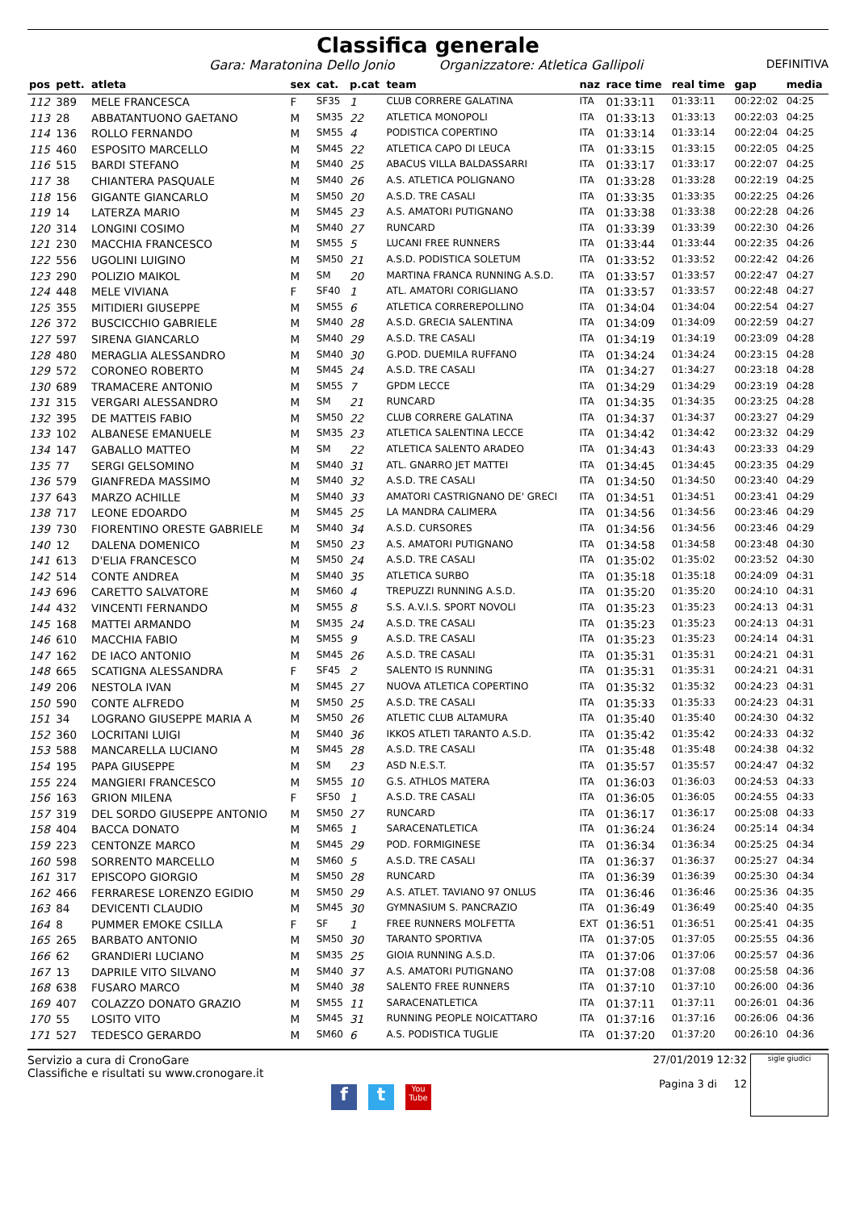Classifica generale
Gara: Maratonina Dello Jonio Organizzatore: Atletica Gallipoli DEFINITIVA
| pos | pett. | atleta | sex | cat. | p.cat | team | naz | race time | real time | gap | media |
| --- | --- | --- | --- | --- | --- | --- | --- | --- | --- | --- | --- |
| 112 | 389 | MELE FRANCESCA | F | SF35 | 1 | CLUB CORRERE GALATINA | ITA | 01:33:11 | 01:33:11 | 00:22:02 | 04:25 |
| 113 | 28 | ABBATANTUONO GAETANO | M | SM35 | 22 | ATLETICA MONOPOLI | ITA | 01:33:13 | 01:33:13 | 00:22:03 | 04:25 |
| 114 | 136 | ROLLO FERNANDO | M | SM55 | 4 | PODISTICA COPERTINO | ITA | 01:33:14 | 01:33:14 | 00:22:04 | 04:25 |
| 115 | 460 | ESPOSITO MARCELLO | M | SM45 | 22 | ATLETICA CAPO DI LEUCA | ITA | 01:33:15 | 01:33:15 | 00:22:05 | 04:25 |
| 116 | 515 | BARDI STEFANO | M | SM40 | 25 | ABACUS VILLA BALDASSARRI | ITA | 01:33:17 | 01:33:17 | 00:22:07 | 04:25 |
| 117 | 38 | CHIANTERA PASQUALE | M | SM40 | 26 | A.S. ATLETICA POLIGNANO | ITA | 01:33:28 | 01:33:28 | 00:22:19 | 04:25 |
| 118 | 156 | GIGANTE GIANCARLO | M | SM50 | 20 | A.S.D. TRE CASALI | ITA | 01:33:35 | 01:33:35 | 00:22:25 | 04:26 |
| 119 | 14 | LATERZA MARIO | M | SM45 | 23 | A.S. AMATORI PUTIGNANO | ITA | 01:33:38 | 01:33:38 | 00:22:28 | 04:26 |
| 120 | 314 | LONGINI COSIMO | M | SM40 | 27 | RUNCARD | ITA | 01:33:39 | 01:33:39 | 00:22:30 | 04:26 |
| 121 | 230 | MACCHIA FRANCESCO | M | SM55 | 5 | LUCANI FREE RUNNERS | ITA | 01:33:44 | 01:33:44 | 00:22:35 | 04:26 |
| 122 | 556 | UGOLINI LUIGINO | M | SM50 | 21 | A.S.D. PODISTICA SOLETUM | ITA | 01:33:52 | 01:33:52 | 00:22:42 | 04:26 |
| 123 | 290 | POLIZIO MAIKOL | M | SM | 20 | MARTINA FRANCA RUNNING A.S.D. | ITA | 01:33:57 | 01:33:57 | 00:22:47 | 04:27 |
| 124 | 448 | MELE VIVIANA | F | SF40 | 1 | ATL. AMATORI CORIGLIANO | ITA | 01:33:57 | 01:33:57 | 00:22:48 | 04:27 |
| 125 | 355 | MITIDIERI GIUSEPPE | M | SM55 | 6 | ATLETICA CORREREPOLLINO | ITA | 01:34:04 | 01:34:04 | 00:22:54 | 04:27 |
| 126 | 372 | BUSCICCHIO GABRIELE | M | SM40 | 28 | A.S.D. GRECIA SALENTINA | ITA | 01:34:09 | 01:34:09 | 00:22:59 | 04:27 |
| 127 | 597 | SIRENA GIANCARLO | M | SM40 | 29 | A.S.D. TRE CASALI | ITA | 01:34:19 | 01:34:19 | 00:23:09 | 04:28 |
| 128 | 480 | MERAGLIA ALESSANDRO | M | SM40 | 30 | G.POD. DUEMILA RUFFANO | ITA | 01:34:24 | 01:34:24 | 00:23:15 | 04:28 |
| 129 | 572 | CORONEO ROBERTO | M | SM45 | 24 | A.S.D. TRE CASALI | ITA | 01:34:27 | 01:34:27 | 00:23:18 | 04:28 |
| 130 | 689 | TRAMACERE ANTONIO | M | SM55 | 7 | GPDM LECCE | ITA | 01:34:29 | 01:34:29 | 00:23:19 | 04:28 |
| 131 | 315 | VERGARI ALESSANDRO | M | SM | 21 | RUNCARD | ITA | 01:34:35 | 01:34:35 | 00:23:25 | 04:28 |
| 132 | 395 | DE MATTEIS FABIO | M | SM50 | 22 | CLUB CORRERE GALATINA | ITA | 01:34:37 | 01:34:37 | 00:23:27 | 04:29 |
| 133 | 102 | ALBANESE EMANUELE | M | SM35 | 23 | ATLETICA SALENTINA LECCE | ITA | 01:34:42 | 01:34:42 | 00:23:32 | 04:29 |
| 134 | 147 | GABALLO MATTEO | M | SM | 22 | ATLETICA SALENTO ARADEO | ITA | 01:34:43 | 01:34:43 | 00:23:33 | 04:29 |
| 135 | 77 | SERGI GELSOMINO | M | SM40 | 31 | ATL. GNARRO JET MATTEI | ITA | 01:34:45 | 01:34:45 | 00:23:35 | 04:29 |
| 136 | 579 | GIANFREDA MASSIMO | M | SM40 | 32 | A.S.D. TRE CASALI | ITA | 01:34:50 | 01:34:50 | 00:23:40 | 04:29 |
| 137 | 643 | MARZO ACHILLE | M | SM40 | 33 | AMATORI CASTRIGNANO DE' GRECI | ITA | 01:34:51 | 01:34:51 | 00:23:41 | 04:29 |
| 138 | 717 | LEONE EDOARDO | M | SM45 | 25 | LA MANDRA CALIMERA | ITA | 01:34:56 | 01:34:56 | 00:23:46 | 04:29 |
| 139 | 730 | FIORENTINO ORESTE GABRIELE | M | SM40 | 34 | A.S.D. CURSORES | ITA | 01:34:56 | 01:34:56 | 00:23:46 | 04:29 |
| 140 | 12 | DALENA DOMENICO | M | SM50 | 23 | A.S. AMATORI PUTIGNANO | ITA | 01:34:58 | 01:34:58 | 00:23:48 | 04:30 |
| 141 | 613 | D'ELIA FRANCESCO | M | SM50 | 24 | A.S.D. TRE CASALI | ITA | 01:35:02 | 01:35:02 | 00:23:52 | 04:30 |
| 142 | 514 | CONTE ANDREA | M | SM40 | 35 | ATLETICA SURBO | ITA | 01:35:18 | 01:35:18 | 00:24:09 | 04:31 |
| 143 | 696 | CARETTO SALVATORE | M | SM60 | 4 | TREPUZZI RUNNING A.S.D. | ITA | 01:35:20 | 01:35:20 | 00:24:10 | 04:31 |
| 144 | 432 | VINCENTI FERNANDO | M | SM55 | 8 | S.S. A.V.I.S. SPORT NOVOLI | ITA | 01:35:23 | 01:35:23 | 00:24:13 | 04:31 |
| 145 | 168 | MATTEI ARMANDO | M | SM35 | 24 | A.S.D. TRE CASALI | ITA | 01:35:23 | 01:35:23 | 00:24:13 | 04:31 |
| 146 | 610 | MACCHIA FABIO | M | SM55 | 9 | A.S.D. TRE CASALI | ITA | 01:35:23 | 01:35:23 | 00:24:14 | 04:31 |
| 147 | 162 | DE IACO ANTONIO | M | SM45 | 26 | A.S.D. TRE CASALI | ITA | 01:35:31 | 01:35:31 | 00:24:21 | 04:31 |
| 148 | 665 | SCATIGNA ALESSANDRA | F | SF45 | 2 | SALENTO IS RUNNING | ITA | 01:35:31 | 01:35:31 | 00:24:21 | 04:31 |
| 149 | 206 | NESTOLA IVAN | M | SM45 | 27 | NUOVA ATLETICA COPERTINO | ITA | 01:35:32 | 01:35:32 | 00:24:23 | 04:31 |
| 150 | 590 | CONTE ALFREDO | M | SM50 | 25 | A.S.D. TRE CASALI | ITA | 01:35:33 | 01:35:33 | 00:24:23 | 04:31 |
| 151 | 34 | LOGRANO GIUSEPPE MARIA A | M | SM50 | 26 | ATLETIC CLUB ALTAMURA | ITA | 01:35:40 | 01:35:40 | 00:24:30 | 04:32 |
| 152 | 360 | LOCRITANI LUIGI | M | SM40 | 36 | IKKOS ATLETI TARANTO A.S.D. | ITA | 01:35:42 | 01:35:42 | 00:24:33 | 04:32 |
| 153 | 588 | MANCARELLA LUCIANO | M | SM45 | 28 | A.S.D. TRE CASALI | ITA | 01:35:48 | 01:35:48 | 00:24:38 | 04:32 |
| 154 | 195 | PAPA GIUSEPPE | M | SM | 23 | ASD N.E.S.T. | ITA | 01:35:57 | 01:35:57 | 00:24:47 | 04:32 |
| 155 | 224 | MANGIERI FRANCESCO | M | SM55 | 10 | G.S. ATHLOS MATERA | ITA | 01:36:03 | 01:36:03 | 00:24:53 | 04:33 |
| 156 | 163 | GRION MILENA | F | SF50 | 1 | A.S.D. TRE CASALI | ITA | 01:36:05 | 01:36:05 | 00:24:55 | 04:33 |
| 157 | 319 | DEL SORDO GIUSEPPE ANTONIO | M | SM50 | 27 | RUNCARD | ITA | 01:36:17 | 01:36:17 | 00:25:08 | 04:33 |
| 158 | 404 | BACCA DONATO | M | SM65 | 1 | SARACENATLETICA | ITA | 01:36:24 | 01:36:24 | 00:25:14 | 04:34 |
| 159 | 223 | CENTONZE MARCO | M | SM45 | 29 | POD. FORMIGINESE | ITA | 01:36:34 | 01:36:34 | 00:25:25 | 04:34 |
| 160 | 598 | SORRENTO MARCELLO | M | SM60 | 5 | A.S.D. TRE CASALI | ITA | 01:36:37 | 01:36:37 | 00:25:27 | 04:34 |
| 161 | 317 | EPISCOPO GIORGIO | M | SM50 | 28 | RUNCARD | ITA | 01:36:39 | 01:36:39 | 00:25:30 | 04:34 |
| 162 | 466 | FERRARESE LORENZO EGIDIO | M | SM50 | 29 | A.S. ATLET. TAVIANO 97 ONLUS | ITA | 01:36:46 | 01:36:46 | 00:25:36 | 04:35 |
| 163 | 84 | DEVICENTI CLAUDIO | M | SM45 | 30 | GYMNASIUM S. PANCRAZIO | ITA | 01:36:49 | 01:36:49 | 00:25:40 | 04:35 |
| 164 | 8 | PUMMER EMOKE CSILLA | F | SF | 1 | FREE RUNNERS MOLFETTA | EXT | 01:36:51 | 01:36:51 | 00:25:41 | 04:35 |
| 165 | 265 | BARBATO ANTONIO | M | SM50 | 30 | TARANTO SPORTIVA | ITA | 01:37:05 | 01:37:05 | 00:25:55 | 04:36 |
| 166 | 62 | GRANDIERI LUCIANO | M | SM35 | 25 | GIOIA RUNNING A.S.D. | ITA | 01:37:06 | 01:37:06 | 00:25:57 | 04:36 |
| 167 | 13 | DAPRILE VITO SILVANO | M | SM40 | 37 | A.S. AMATORI PUTIGNANO | ITA | 01:37:08 | 01:37:08 | 00:25:58 | 04:36 |
| 168 | 638 | FUSARO MARCO | M | SM40 | 38 | SALENTO FREE RUNNERS | ITA | 01:37:10 | 01:37:10 | 00:26:00 | 04:36 |
| 169 | 407 | COLAZZO DONATO GRAZIO | M | SM55 | 11 | SARACENATLETICA | ITA | 01:37:11 | 01:37:11 | 00:26:01 | 04:36 |
| 170 | 55 | LOSITO VITO | M | SM45 | 31 | RUNNING PEOPLE NOICATTARO | ITA | 01:37:16 | 01:37:16 | 00:26:06 | 04:36 |
| 171 | 527 | TEDESCO GERARDO | M | SM60 | 6 | A.S. PODISTICA TUGLIE | ITA | 01:37:20 | 01:37:20 | 00:26:10 | 04:36 |
Servizio a cura di CronoGare
Classifiche e risultati su www.cronogare.it
27/01/2019 12:32
Pagina 3 di 12
sigle giudici
f t You Tube